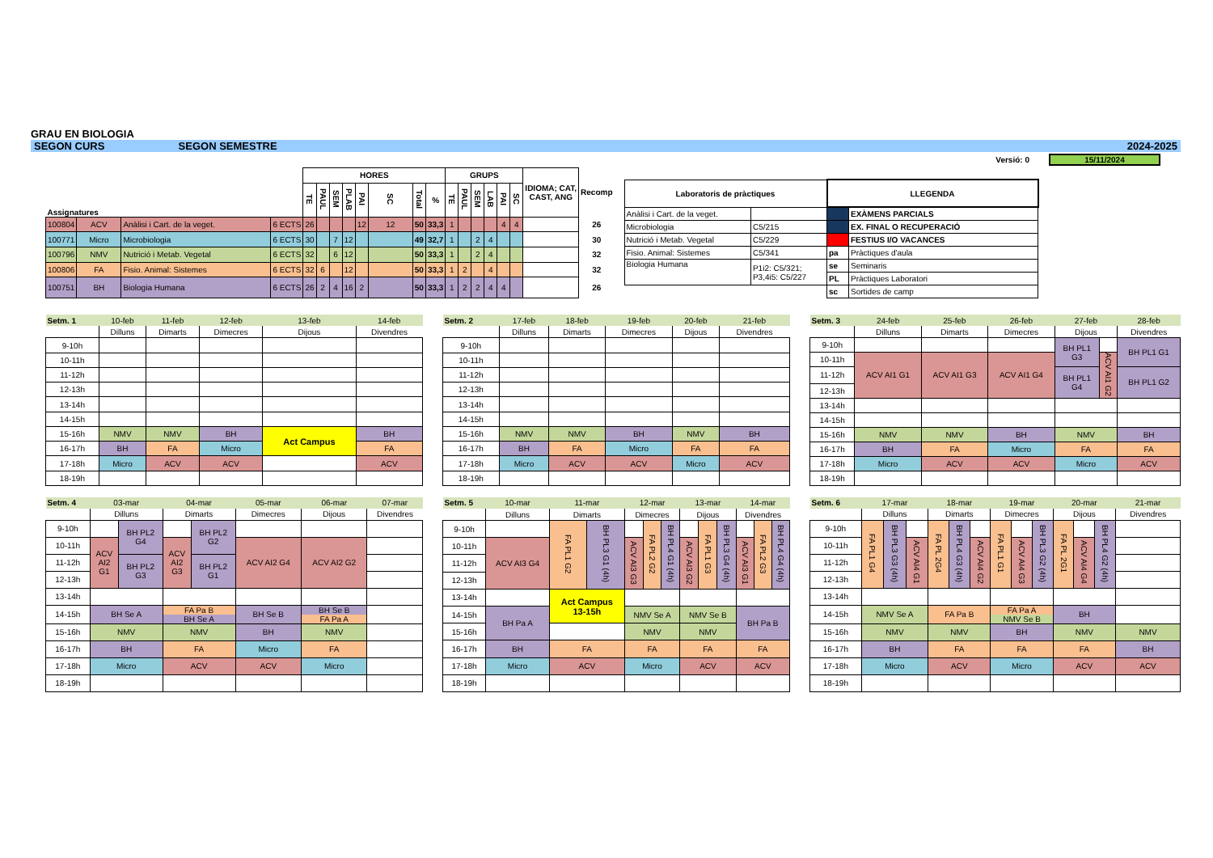GRAU EN BIOLOGIA
SEGON CURS SEGON SEMESTRE 2024-2025
Versió: 0 15/11/2024
| | | | | HORES | | | | | | | | GRUPS | | | | | | IDIOMA; CAT, CAST, ANG | Recomp |
| Assignatures | | | | TE | PAUL | SEM | PLAB | PAI | SC | Total | % | TE | PAUL | SEM | LAB | PAI | SC | | |
| 100804 | ACV | Anàlisi i Cart. de la veget. | 6 ECTS | 26 | | | | 12 | 12 | 50 | 33,3 | 1 | | | | 4 | 4 | | 26 |
| 100771 | Micro | Microbiologia | 6 ECTS | 30 | | 7 | 12 | | | 49 | 32,7 | 1 | | 2 | 4 | | | | 30 |
| 100796 | NMV | Nutrició i Metab. Vegetal | 6 ECTS | 32 | | 6 | 12 | | | 50 | 33,3 | 1 | | 2 | 4 | | | | 32 |
| 100806 | FA | Fisio. Animal: Sistemes | 6 ECTS | 32 | 6 | | 12 | | | 50 | 33,3 | 1 | 2 | | 4 | | | | 32 |
| 100751 | BH | Biologia Humana | 6 ECTS | 26 | 2 | 4 | 16 | 2 | | 50 | 33,3 | 1 | 2 | 2 | 4 | 4 | | | 26 |
| Laboratoris de pràctiques | | LLEGENDA | |
| --- | --- | --- | --- |
| Anàlisi i Cart. de la veget. | | | EXÀMENS PARCIALS |
| Microbiologia | C5/215 | | EX. FINAL O RECUPERACIÓ |
| Nutrició i Metab. Vegetal | C5/229 | | FESTIUS I/O VACANCES |
| Fisio. Animal: Sistemes | C5/341 | pa | Pràctiques d'aula |
| Biologia Humana | P1i2: C5/321; P3,4i5: C5/227 | se | Seminaris |
| | | PL | Pràctiques Laboratori |
| | | sc | Sortides de camp |
| Setm. 1 | 10-feb | 11-feb | 12-feb | 13-feb | 14-feb |
| | Dilluns | Dimarts | Dimecres | Dijous | Divendres |
| 9-10h | | | | | |
| 10-11h | | | | | |
| 11-12h | | | | | |
| 12-13h | | | | | |
| 13-14h | | | | | |
| 14-15h | | | | | |
| 15-16h | NMV | NMV | BH | Act Campus | BH |
| 16-17h | BH | FA | Micro | | FA |
| 17-18h | Micro | ACV | ACV | | ACV |
| 18-19h | | | | | |
| Setm. 2 | 17-feb | 18-feb | 19-feb | 20-feb | 21-feb |
| | Dilluns | Dimarts | Dimecres | Dijous | Divendres |
| 9-10h | | | | | |
| 10-11h | | | | | |
| 11-12h | | | | | |
| 12-13h | | | | | |
| 13-14h | | | | | |
| 14-15h | | | | | |
| 15-16h | NMV | NMV | BH | NMV | BH |
| 16-17h | BH | FA | Micro | FA | FA |
| 17-18h | Micro | ACV | ACV | Micro | ACV |
| 18-19h | | | | | |
| Setm. 3 | 24-feb | 25-feb | 26-feb | 27-feb | | 28-feb |
| | Dilluns | Dimarts | Dimecres | Dijous | | Divendres |
| 9-10h | | | | BH PL1 G3 | | BH PL1 G1 |
| 10-11h | ACV AI1 G1 | ACV AI1 G3 | ACV AI1 G4 | | ACV AI1 G2 | |
| 11-12h | | | | BH PL1 G4 | | BH PL1 G2 |
| 12-13h | | | | | | |
| 13-14h | | | | | | |
| 14-15h | | | | | | |
| 15-16h | NMV | NMV | BH | NMV | | BH |
| 16-17h | BH | FA | Micro | FA | | FA |
| 17-18h | Micro | ACV | ACV | Micro | | ACV |
| 18-19h | | | | | | |
| Setm. 4 | 03-mar | | 04-mar | | 05-mar | 06-mar | 07-mar |
| | Dilluns | | Dimarts | | Dimecres | Dijous | Divendres |
| 9-10h | | BH PL2 G4 | | BH PL2 G2 | | | |
| 10-11h | ACV AI2 G1 | | ACV AI2 G3 | | ACV AI2 G4 | ACV AI2 G2 | |
| 11-12h | | BH PL2 G3 | | BH PL2 G1 | | | |
| 12-13h | | | | | | | |
| 13-14h | | | | | | | |
| 14-15h | BH Se A | | FA Pa B BH Se A | | BH Se B | BH Se B FA Pa A | |
| 15-16h | NMV | | NMV | | BH | NMV | |
| 16-17h | BH | | FA | | Micro | FA | |
| 17-18h | Micro | | ACV | | ACV | Micro | |
| 18-19h | | | | | | | |
| Setm. 5 | 10-mar | 11-mar | | 12-mar | | | 13-mar | | | 14-mar | | |
| | Dilluns | Dimarts | | Dimecres | | | Dijous | | | Divendres | | |
| 9-10h | | FA PL1 G2 | BH PL3 G1 (4h) | | FA PL2 G2 | BH PL4 G1 (4h) | | FA PL1 G3 | BH PL3 G4 (4h) | | FA PL2 G3 | BH PL4 G4 (4h) |
| 10-11h | ACV AI3 G4 | | | ACV AI3 G3 | | | ACV AI3 G2 | | | ACV AI3 G1 | | |
| 11-12h | | | | | | | | | | | | |
| 12-13h | | | | | | | | | | | | |
| 13-14h | | Act Campus 13-15h | | | | | | | | | | |
| 14-15h | BH Pa A | | | NMV Se A | | | NMV Se B | | | BH Pa B | | |
| 15-16h | | | | NMV | | | NMV | | | | | |
| 16-17h | BH | FA | | FA | | | FA | | | FA | | |
| 17-18h | Micro | ACV | | Micro | | | ACV | | | ACV | | |
| 18-19h | | | | | | | | | | | | |
| Setm. 6 | 17-mar | | | 18-mar | | | 19-mar | | | 20-mar | | | 21-mar |
| | Dilluns | | | Dimarts | | | Dimecres | | | Dijous | | | Divendres |
| 9-10h | FA PL1 G4 | BH PL3 G3 (4h) | | FA PL 2G4 | BH PL4 G3 (4h) | | FA PL1 G1 | | BH PL3 G2 (4h) | FA PL 2G1 | | BH PL4 G2 (4h) | |
| 10-11h | | | ACV AI4 G1 | | | ACV AI4 G2 | | ACV AI4 G3 | | | ACV AI4 G4 | | |
| 11-12h | | | | | | | | | | | | | |
| 12-13h | | | | | | | | | | | | | |
| 13-14h | | | | | | | | | | | | | |
| 14-15h | NMV Se A | | | FA Pa B | | | FA Pa A NMV Se B | | | BH | | | |
| 15-16h | NMV | | | NMV | | | BH | | | NMV | | | NMV |
| 16-17h | BH | | | FA | | | FA | | | FA | | | BH |
| 17-18h | Micro | | | ACV | | | Micro | | | ACV | | | ACV |
| 18-19h | | | | | | | | | | | | | |